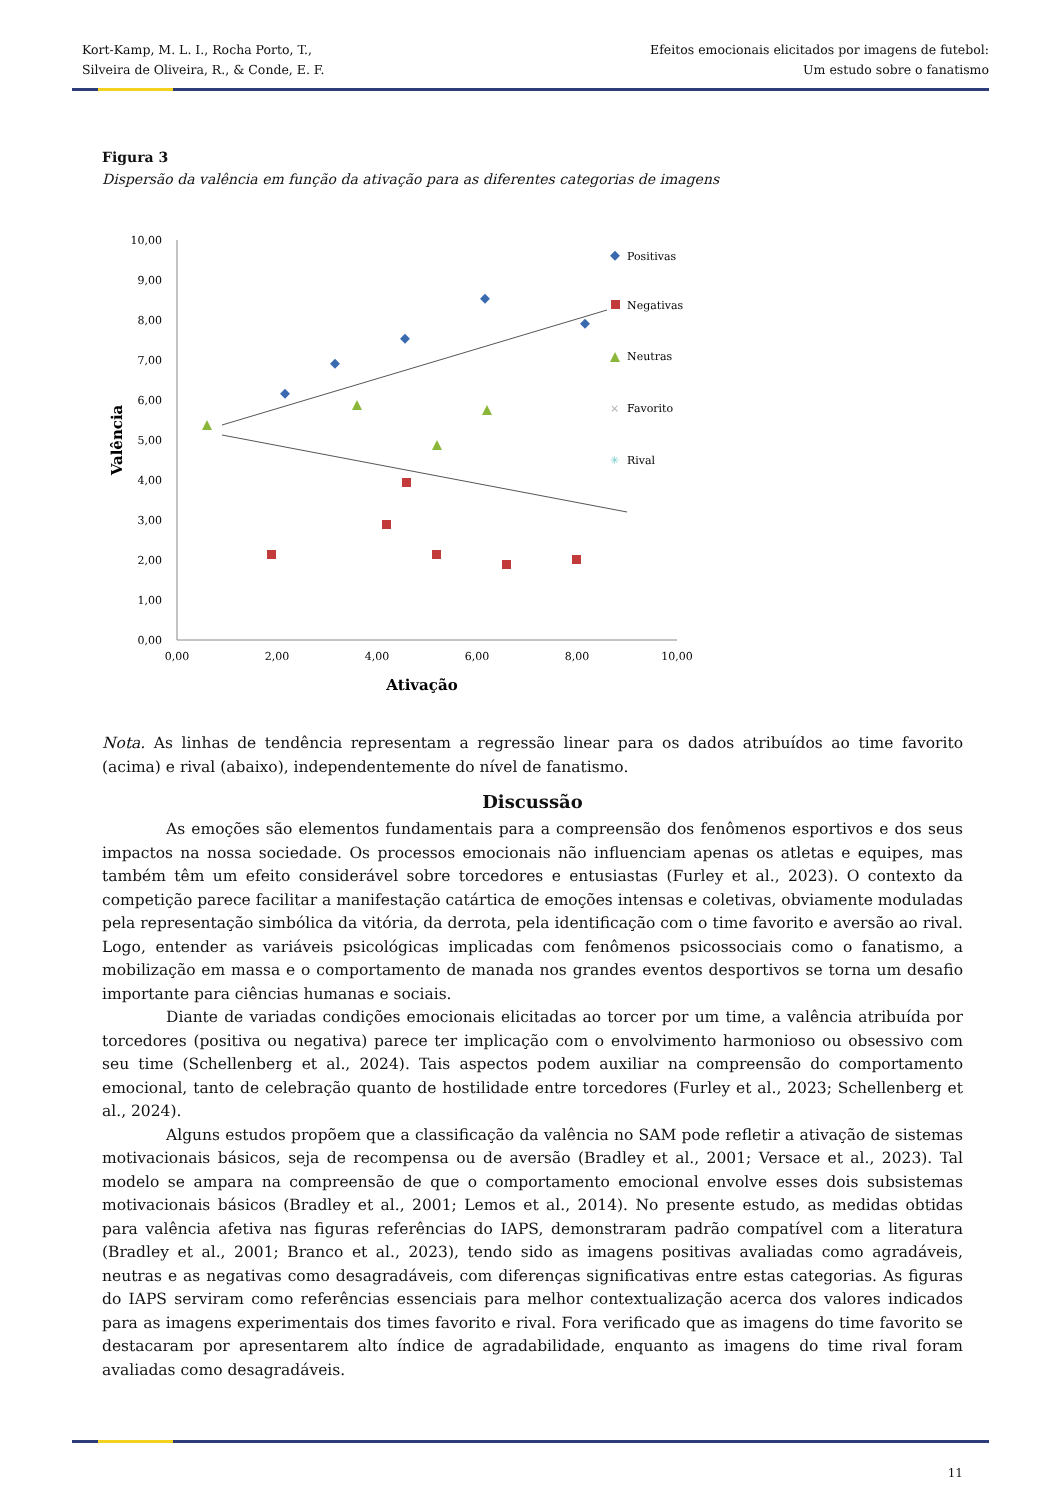Kort-Kamp, M. L. I., Rocha Porto, T.,
Silveira de Oliveira, R., & Conde, E. F.
Efeitos emocionais elicitados por imagens de futebol:
Um estudo sobre o fanatismo
Figura 3
Dispersão da valência em função da ativação para as diferentes categorias de imagens
10,00
9,00
8,00
7,00
6,00
5,00
4,00
3,00
2,00
1,00
0,00
0,00
2,00
4,00
6,00
8,00
10,00
Ativação
Valência
Positivas
Negativas
Neutras
×
Favorito
✳
Rival
Nota. As linhas de tendência representam a regressão linear para os dados atribuídos ao time favorito (acima) e rival (abaixo), independentemente do nível de fanatismo.
Discussão
As emoções são elementos fundamentais para a compreensão dos fenômenos esportivos e dos seus impactos na nossa sociedade. Os processos emocionais não influenciam apenas os atletas e equipes, mas também têm um efeito considerável sobre torcedores e entusiastas (Furley et al., 2023). O contexto da competição parece facilitar a manifestação catártica de emoções intensas e coletivas, obviamente moduladas pela representação simbólica da vitória, da derrota, pela identificação com o time favorito e aversão ao rival. Logo, entender as variáveis psicológicas implicadas com fenômenos psicossociais como o fanatismo, a mobilização em massa e o comportamento de manada nos grandes eventos desportivos se torna um desafio importante para ciências humanas e sociais.
Diante de variadas condições emocionais elicitadas ao torcer por um time, a valência atribuída por torcedores (positiva ou negativa) parece ter implicação com o envolvimento harmonioso ou obsessivo com seu time (Schellenberg et al., 2024). Tais aspectos podem auxiliar na compreensão do comportamento emocional, tanto de celebração quanto de hostilidade entre torcedores (Furley et al., 2023; Schellenberg et al., 2024).
Alguns estudos propõem que a classificação da valência no SAM pode refletir a ativação de sistemas motivacionais básicos, seja de recompensa ou de aversão (Bradley et al., 2001; Versace et al., 2023). Tal modelo se ampara na compreensão de que o comportamento emocional envolve esses dois subsistemas motivacionais básicos (Bradley et al., 2001; Lemos et al., 2014). No presente estudo, as medidas obtidas para valência afetiva nas figuras referências do IAPS, demonstraram padrão compatível com a literatura (Bradley et al., 2001; Branco et al., 2023), tendo sido as imagens positivas avaliadas como agradáveis, neutras e as negativas como desagradáveis, com diferenças significativas entre estas categorias. As figuras do IAPS serviram como referências essenciais para melhor contextualização acerca dos valores indicados para as imagens experimentais dos times favorito e rival. Fora verificado que as imagens do time favorito se destacaram por apresentarem alto índice de agradabilidade, enquanto as imagens do time rival foram avaliadas como desagradáveis.
11